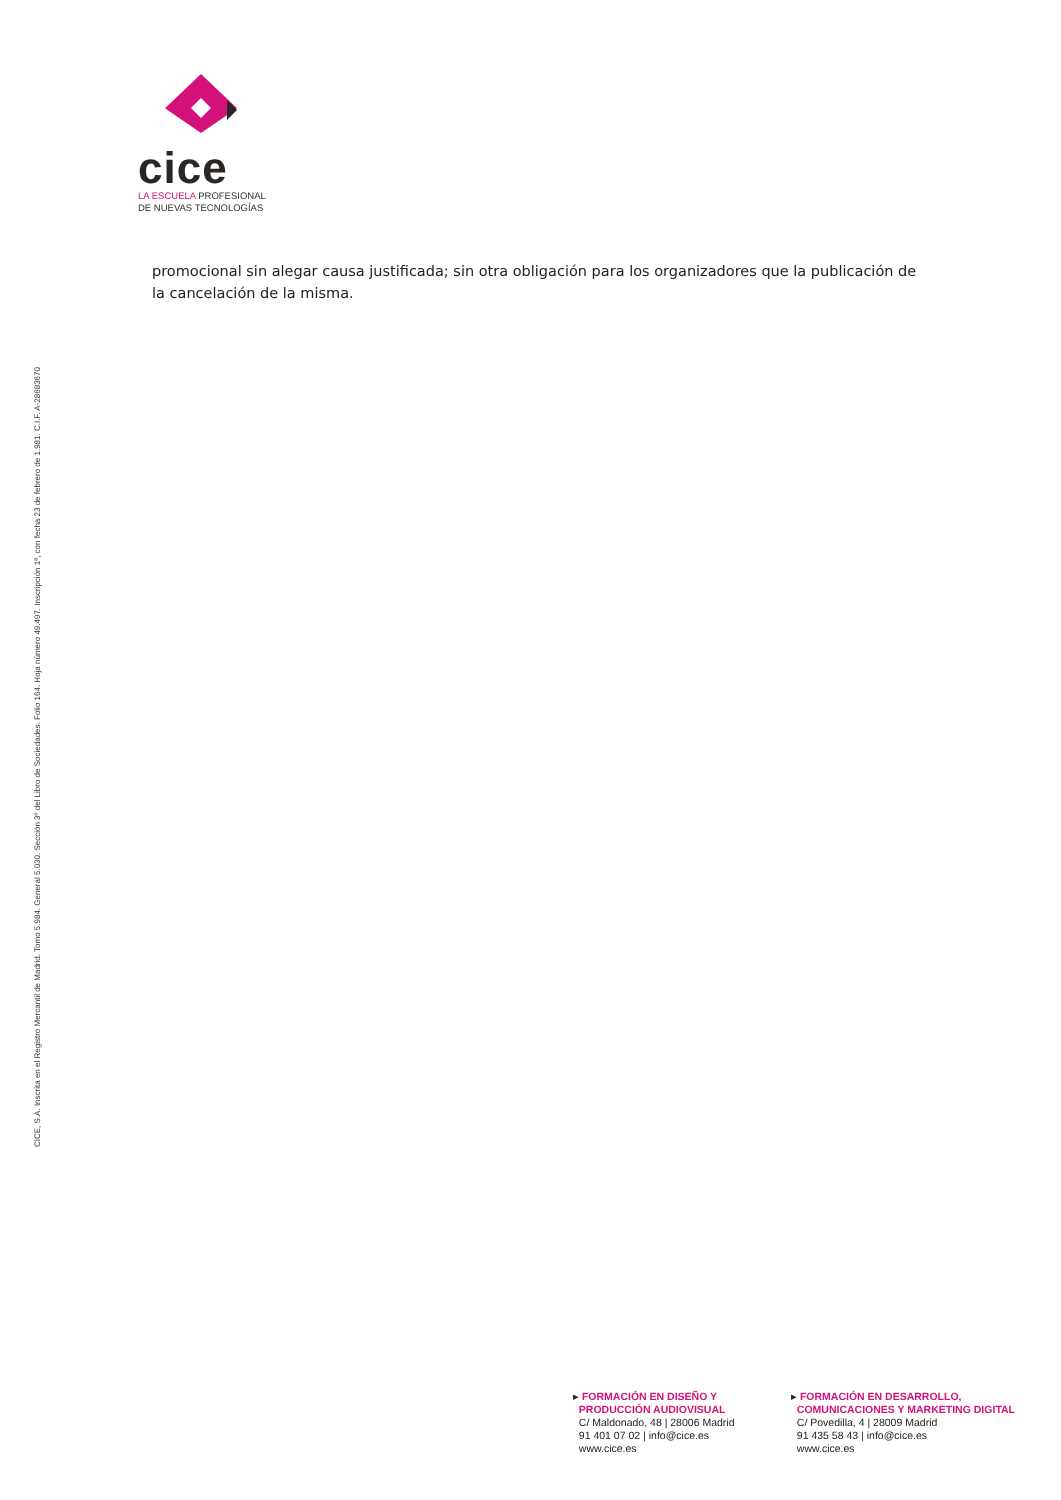CICE, S.A. Inscrita en el Registro Mercantil de Madrid. Tomo 5.984. General 5.030. Sección 3º del Libro de Sociedades. Folio 164. Hoja número 49.497. Inscripción 1ª, con fecha 23 de febrero de 1.981. C.I.F. A-28683670
cice
LA ESCUELA PROFESIONAL
DE NUEVAS TECNOLOGÍAS
promocional sin alegar causa justificada; sin otra obligación para los organizadores que la publicación de la cancelación de la misma.
▸ FORMACIÓN EN DISEÑO Y
PRODUCCIÓN AUDIOVISUAL
C/ Maldonado, 48 | 28006 Madrid
91 401 07 02 | info@cice.es
www.cice.es
▸ FORMACIÓN EN DESARROLLO,
COMUNICACIONES Y MARKETING DIGITAL
C/ Povedilla, 4 | 28009 Madrid
91 435 58 43 | info@cice.es
www.cice.es